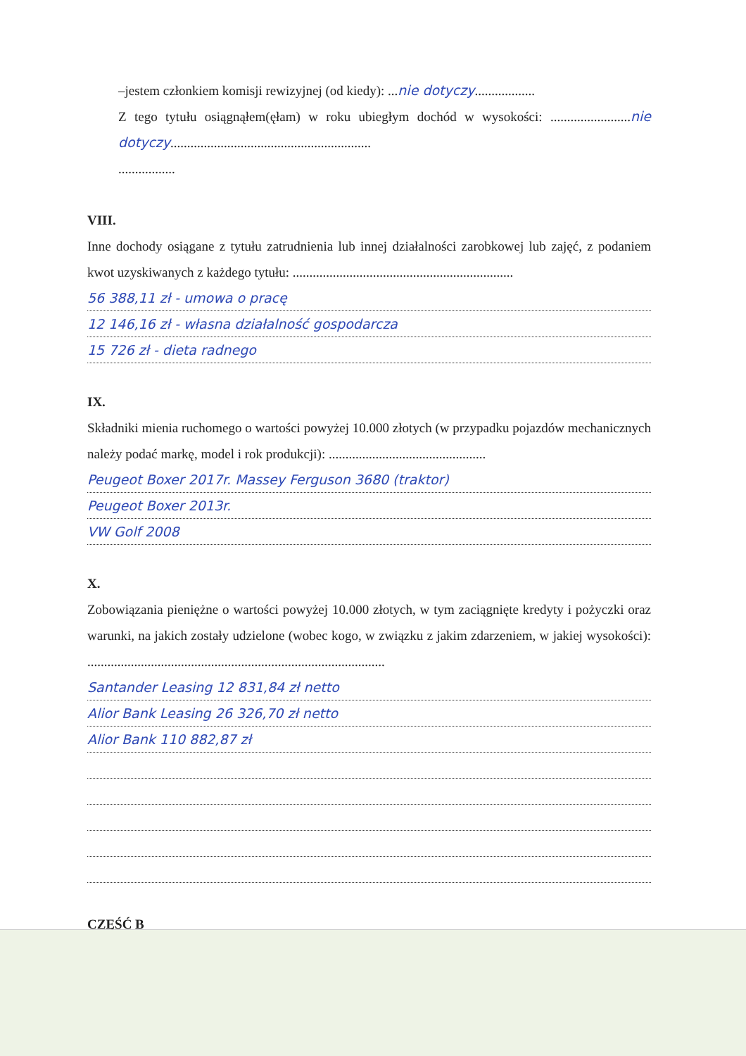–jestem członkiem komisji rewizyjnej (od kiedy): ...nie dotyczy..................
Z tego tytułu osiągnąłem(ęłam) w roku ubiegłym dochód w wysokości: ........................nie dotyczy............................................................
.................
VIII.
Inne dochody osiągane z tytułu zatrudnienia lub innej działalności zarobkowej lub zajęć, z podaniem kwot uzyskiwanych z każdego tytułu: ..................................................................
56 388,11 zł - umowa o pracę
12 146,16 zł - własna działalność gospodarcza
15 726 zł - dieta radnego
IX.
Składniki mienia ruchomego o wartości powyżej 10.000 złotych (w przypadku pojazdów mechanicznych należy podać markę, model i rok produkcji): ...............................................
Peugeot Boxer 2017r. Massey Ferguson 3680 (traktor)
Peugeot Boxer 2013r.
VW Golf 2008
X.
Zobowiązania pieniężne o wartości powyżej 10.000 złotych, w tym zaciągnięte kredyty i pożyczki oraz warunki, na jakich zostały udzielone (wobec kogo, w związku z jakim zdarzeniem, w jakiej wysokości): .........................................................................................
Santander Leasing 12 831,84 zł netto
Alior Bank Leasing 26 326,70 zł netto
Alior Bank 110 882,87 zł
CZĘŚĆ B